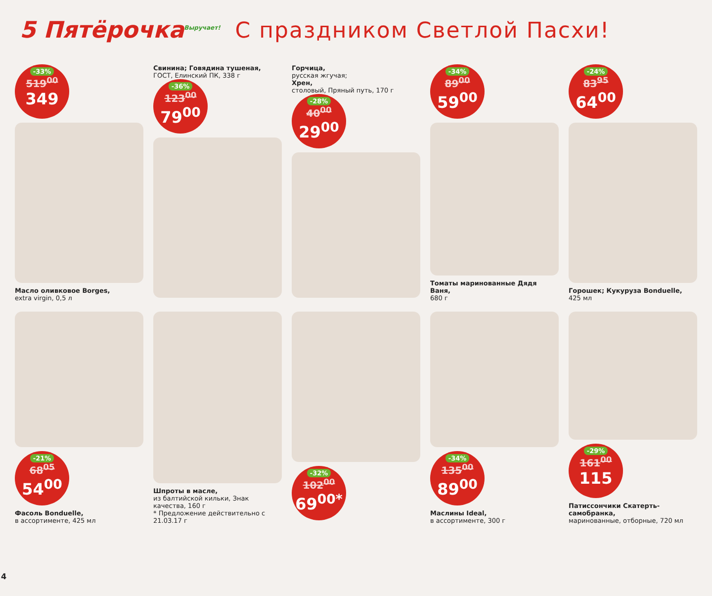5 Пятёрочка<sup>Выручает!</sup>
С праздником Светлой Пасхи!
-33%
519<sup>00</sup>
349
Масло оливковое Borges,
extra virgin, 0,5 л
Свинина; Говядина тушеная,
ГОСТ, Елинский ПК, 338 г
-36%
123<sup>00</sup>
79<sup>00</sup>
Горчица,
русская жгучая;
Хрен,
столовый, Пряный путь, 170 г
-28%
40<sup>00</sup>
29<sup>00</sup>
-34%
89<sup>00</sup>
59<sup>00</sup>
Томаты маринованные Дядя Ваня,
680 г
-24%
83<sup>95</sup>
64<sup>00</sup>
Горошек; Кукуруза Bonduelle,
425 мл
-21%
68<sup>05</sup>
54<sup>00</sup>
Фасоль Bonduelle,
в ассортименте, 425 мл
Шпроты в масле,
из балтийской кильки, Знак качества, 160 г
* Предложение действительно с 21.03.17 г
-32%
102<sup>00</sup>
69<sup>00*</sup>
-34%
135<sup>00</sup>
89<sup>00</sup>
Маслины Ideal,
в ассортименте, 300 г
-29%
161<sup>00</sup>
115
Патиссончики Скатерть-самобранка,
маринованные, отборные, 720 мл
4